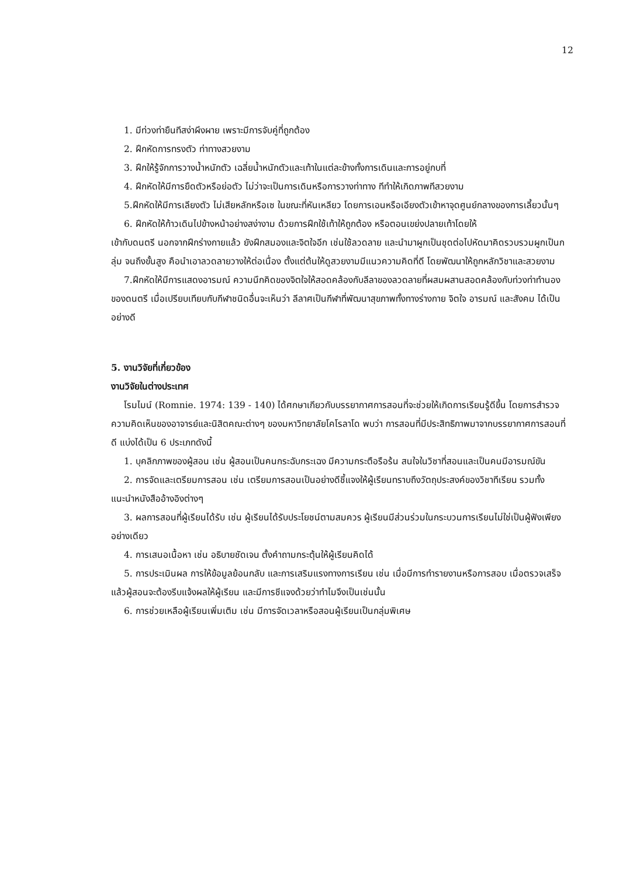12
1. มีท่วงท่ายืนทีสง่าผึงผาย เพราะมีการจับคู่ที่ถูกต้อง
2. ฝึกหัดการทรงตัว ท่าทางสวยงาม
3. ฝึกให้รู้จักการวางน้ำหนักตัว เฉลี่ยน้ำหนักตัวและเท้าในแต่ละข้างทั้งการเดินและการอยู่กบที่
4. ฝึกหัดให้มีการยืดตัวหรือย่อตัว ไม่ว่าจะเป็นการเดินหรือการวางท่าทาง ทีทำให้เกิดภาพทีสวยงาม
5.ฝึกหัดให้มีการเลียงตัว ไม่เสียหลักหรือเซ ในขณะที่หันเหลียว โดยการเอนหรือเอียงตัวเข้าหาจุดศูนย์กลางของการเลี้ยวนั้นๆ
6. ฝึกหัดให้ก้าวเดินไปข้างหน้าอย่างสง่างาม ด้วยการฝึกใช้เท้าให้ถูกต้อง หรือตอนเขย่งปลายเท้าโดยให้
เข้ากับดนตรี นอกจากฝึกร่างกายแล้ว ยังฝึกสมองและจิตใจอีก เช่นใช้ลวดลาย และนำมาผูกเป็นชุดต่อไปหัดมาคิดรวบรวมผูกเป็นกลุ่ม จนถึงขั้นสูง คือนำเอาลวดลายวางให้ต่อเนื่อง ตั้งแต่ต้นให้ดูสวยงามมีแนวความคิดที่ดี โดยพัฒนาให้ถูกหลักวิชาและสวยงาม
7.ฝึกหัดให้มีการแสดงอารมณ์ ความนึกคิดของจิตใจให้สอดคล้องกับลีลาของลวดลายที่ผสมผสานสอดคล้องกับท่วงท่าทำนองของดนตรี เมื่อเปรียบเทียบกับกีฬาชนิดอื่นจะเห็นว่า ลีลาศเป็นกีฬาที่พัฒนาสุขภาพทั้งทางร่างกาย จิตใจ อารมณ์ และสังคม ได้เป็นอย่างดี
5. งานวิจัยที่เกี่ยวข้อง
งานวิจัยในต่างประเทศ
โรมไมน์ (Romnie. 1974: 139 - 140) ได้ศกษาเกียวกับบรรยากาศการสอนที่จะช่วยให้เกิดการเรียนรู้ดีขึ้น โดยการสำรวจความคิดเห็นของอาจารย์และนิสิตคณะต่างๆ ของมหาวิทยาลัยโคโรลาโด พบว่า การสอนที่มีประสิทธิภาพมาจากบรรยากาศการสอนที่ดี แบ่งได้เป็น 6 ประเภทดังนี้
1. บุคลิกภาพของผู้สอน เช่น ผู้สอนเป็นคนกระฉับกระเฉง มีความกระตือรือร้น สนใจในวิชาที่สอนและเป็นคนมีอารมณ์ขัน
2. การจัดและเตรียมการสอน เช่น เตรียมการสอนเป็นอย่างดีชี้แจงให้ผู้เรียนทราบถึงวัตถุประสงค์ของวิชาทีเรียน รวมทั้งแนะนำหนังสืออ้างอิงต่างๆ
3. ผลการสอนที่ผู้เรียนได้รับ เช่น ผู้เรียนได้รับประโยชน์ตามสมควร ผู้เรียนมีส่วนร่วมในกระบวนการเรียนไม่ใช่เป็นผู้ฟังเพียงอย่างเดียว
4. การเสนอเนื้อหา เช่น อธิบายชัดเจน ตั้งคำถามกระตุ้นให้ผู้เรียนคิดได้
5. การประเมินผล การให้ข้อมูลย้อนกลับ และการเสริมแรงทางการเรียน เช่น เมื่อมีการทำรายงานหรือการสอบ เมื่อตรวจเสร็จแล้วผู้สอนจะต้องรีบแจ้งผลให้ผู้เรียน และมีการชีแจงด้วยว่าทำไมจึงเป็นเช่นนั้น
6. การช่วยเหลือผู้เรียนเพิ่มเติม เช่น มีการจัดเวลาหรือสอนผู้เรียนเป็นกลุ่มพิเศษ